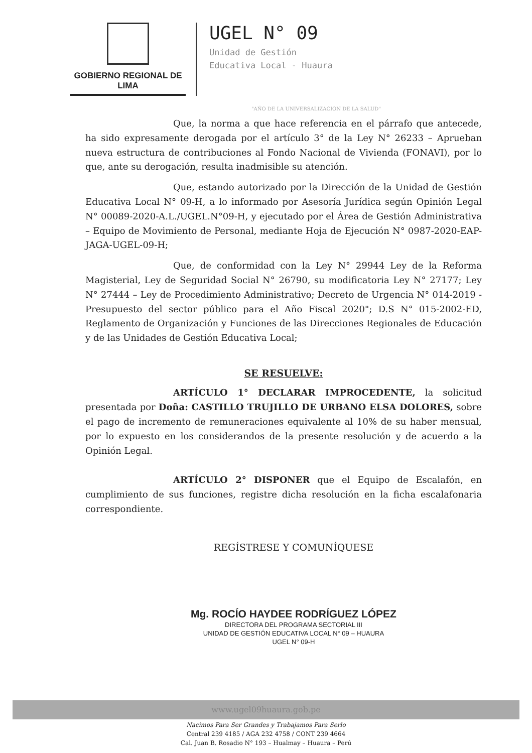GOBIERNO REGIONAL DE LIMA
UGEL N° 09
Unidad de Gestión
Educativa Local - Huaura
"AÑO DE LA UNIVERSALIZACION DE LA SALUD"
Que, la norma a que hace referencia en el párrafo que antecede, ha sido expresamente derogada por el artículo 3° de la Ley N° 26233 – Aprueban nueva estructura de contribuciones al Fondo Nacional de Vivienda (FONAVI), por lo que, ante su derogación, resulta inadmisible su atención.
Que, estando autorizado por la Dirección de la Unidad de Gestión Educativa Local N° 09-H, a lo informado por Asesoría Jurídica según Opinión Legal N° 00089-2020-A.L./UGEL.N°09-H, y ejecutado por el Área de Gestión Administrativa – Equipo de Movimiento de Personal, mediante Hoja de Ejecución N° 0987-2020-EAP-JAGA-UGEL-09-H;
Que, de conformidad con la Ley N° 29944 Ley de la Reforma Magisterial, Ley de Seguridad Social N° 26790, su modificatoria Ley N° 27177; Ley N° 27444 – Ley de Procedimiento Administrativo; Decreto de Urgencia N° 014-2019 - Presupuesto del sector público para el Año Fiscal 2020"; D.S N° 015-2002-ED, Reglamento de Organización y Funciones de las Direcciones Regionales de Educación y de las Unidades de Gestión Educativa Local;
SE RESUELVE:
ARTÍCULO 1° DECLARAR IMPROCEDENTE, la solicitud presentada por Doña: CASTILLO TRUJILLO DE URBANO ELSA DOLORES, sobre el pago de incremento de remuneraciones equivalente al 10% de su haber mensual, por lo expuesto en los considerandos de la presente resolución y de acuerdo a la Opinión Legal.
ARTÍCULO 2° DISPONER que el Equipo de Escalafón, en cumplimiento de sus funciones, registre dicha resolución en la ficha escalafonaria correspondiente.
REGÍSTRESE Y COMUNÍQUESE
Mg. ROCÍO HAYDEE RODRÍGUEZ LÓPEZ
DIRECTORA DEL PROGRAMA SECTORIAL III
UNIDAD DE GESTIÓN EDUCATIVA LOCAL N° 09 – HUAURA
UGEL N° 09-H
www.ugel09huaura.gob.pe
Nacimos Para Ser Grandes y Trabajamos Para Serlo
Central 239 4185 / AGA 232 4758 / CONT 239 4664
Cal. Juan B. Rosadio N° 193 – Hualmay – Huaura – Perú